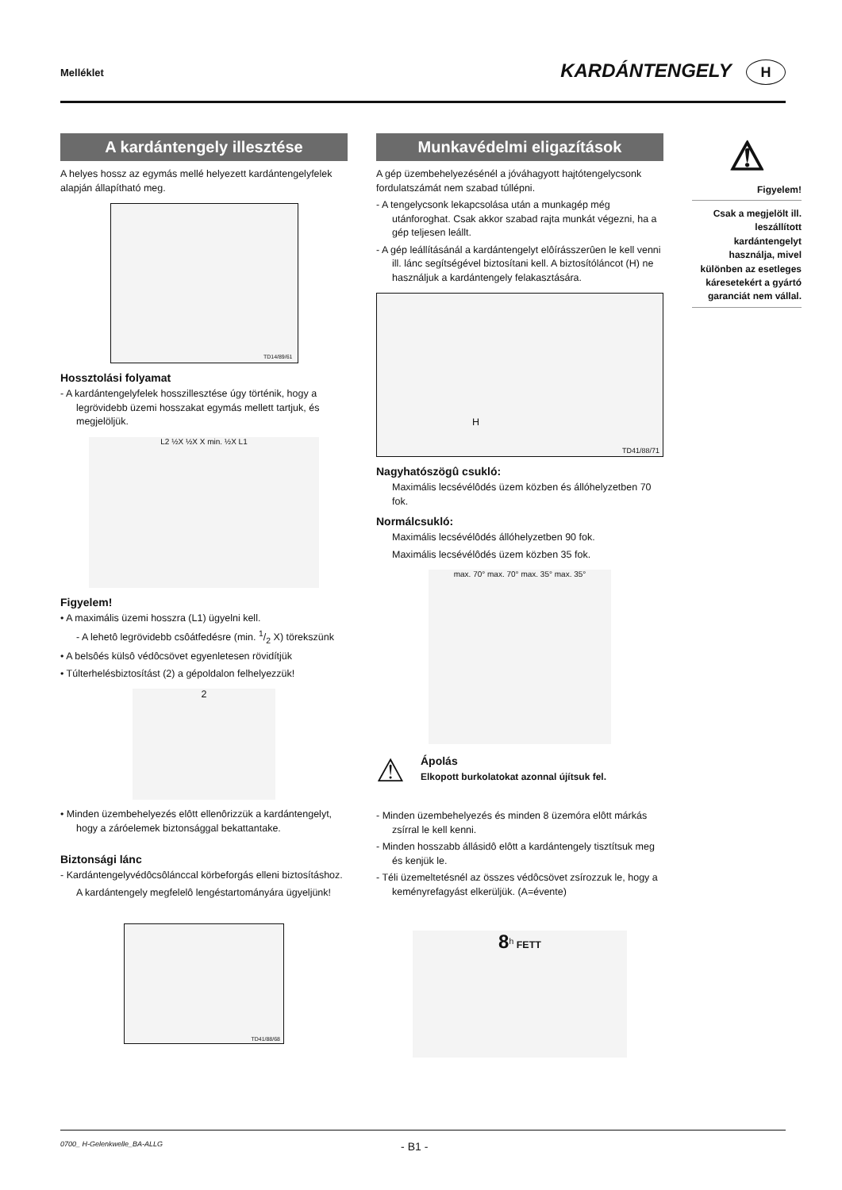Melléklet KARDÁNTENGELY H
A kardántengely illesztése
A helyes hossz az egymás mellé helyezett kardántengelyfelek alapján állapítható meg.
TD14/89/61
Hossztolási folyamat
- A kardántengelyfelek hosszillesztése úgy történik, hogy a legrövidebb üzemi hosszakat egymás mellett tartjuk, és megjelöljük.
L2 ½X ½X X min. ½X L1
Figyelem!
• A maximális üzemi hosszra (L1) ügyelni kell.
- A lehetô legrövidebb csôátfedésre (min. 1/2 X) törekszünk
• A belsôés külsô védôcsövet egyenletesen rövidítjük
• Túlterhelésbiztosítást (2) a gépoldalon felhelyezzük!
2
• Minden üzembehelyezés elôtt ellenôrizzük a kardántengelyt, hogy a záróelemek biztonsággal bekattantake.
Biztonsági lánc
- Kardántengelyvédôcsôlánccal körbeforgás elleni biztosításhoz.
A kardántengely megfelelô lengéstartományára ügyeljünk!
TD41/88/68
Munkavédelmi eligazítások
A gép üzembehelyezésénél a jóváhagyott hajtótengelycsonk fordulatszámát nem szabad túllépni.
- A tengelycsonk lekapcsolása után a munkagép még utánforoghat. Csak akkor szabad rajta munkát végezni, ha a gép teljesen leállt.
- A gép leállításánál a kardántengelyt elôírásszerûen le kell venni ill. lánc segítségével biztosítani kell. A biztosítóláncot (H) ne használjuk a kardántengely felakasztására.
H
TD41/88/71
Nagyhatószögû csukló:
Maximális lecsévélôdés üzem közben és állóhelyzetben 70 fok.
Normálcsukló:
Maximális lecsévélôdés állóhelyzetben 90 fok.
Maximális lecsévélôdés üzem közben 35 fok.
max. 70° max. 70° max. 35° max. 35°
⚠
Ápolás
Elkopott burkolatokat azonnal újítsuk fel.
- Minden üzembehelyezés és minden 8 üzemóra elôtt márkás zsírral le kell kenni.
- Minden hosszabb állásidô elôtt a kardántengely tisztítsuk meg és kenjük le.
- Téli üzemeltetésnél az összes védôcsövet zsírozzuk le, hogy a keményrefagyást elkerüljük. (A=évente)
8<sup>h</sup> FETT
⚠
Figyelem!
Csak a megjelölt ill. leszállított kardántengelyt használja, mivel különben az esetleges káresetekért a gyártó garanciát nem vállal.
0700_ H-Gelenkwelle_BA-ALLG - B1 -